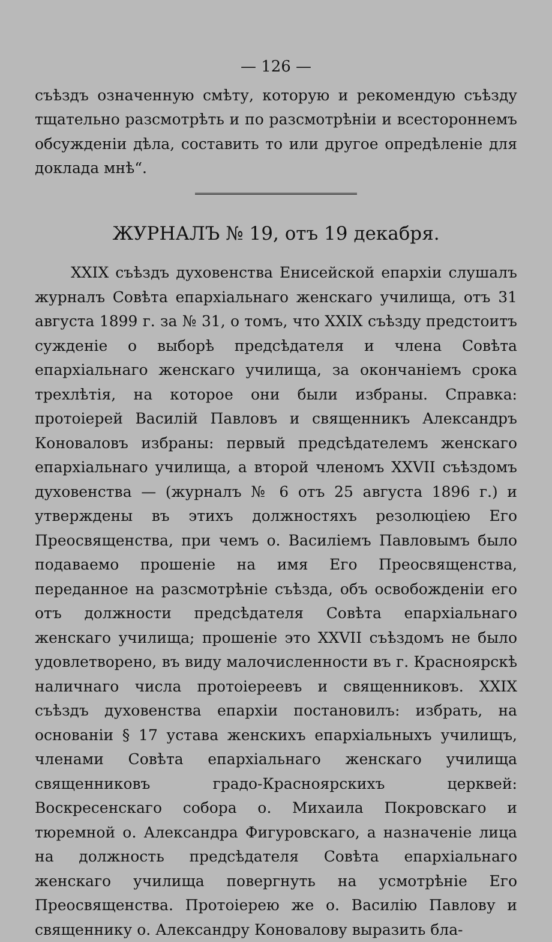— 126 —
съѣздъ означенную смѣту, которую и рекомендую съѣзду тщательно разсмотрѣть и по разсмотрѣніи и всестороннемъ обсужденіи дѣла, составить то или другое опредѣленіе для доклада мнѣ“.
ЖУРНАЛЪ № 19, отъ 19 декабря.
XXIX съѣздъ духовенства Енисейской епархіи слушалъ журналъ Совѣта епархіальнаго женскаго училища, отъ 31 августа 1899 г. за № 31, о томъ, что XXIX съѣзду предстоитъ сужденіе о выборѣ предсѣдателя и члена Совѣта епархіальнаго женскаго училища, за окончаніемъ срока трехлѣтія, на которое они были избраны. Справка: протоіерей Василій Павловъ и священникъ Александръ Коноваловъ избраны: первый предсѣдателемъ женскаго епархіальнаго училища, а второй членомъ XXVII съѣздомъ духовенства — (журналъ № 6 отъ 25 августа 1896 г.) и утверждены въ этихъ должностяхъ резолюцiею Его Преосвященства, при чемъ о. Василіемъ Павловымъ было подаваемо прошеніе на имя Его Преосвященства, переданное на разсмотрѣніе съѣзда, объ освобожденіи его отъ должности предсѣдателя Совѣта епархіальнаго женскаго училища; прошеніе это XXVII съѣздомъ не было удовлетворено, въ виду малочисленности въ г. Красноярскѣ наличнаго числа протоіереевъ и священниковъ. XXIX съѣздъ духовенства епархіи постановилъ: избрать, на основаніи § 17 устава женскихъ епархіальныхъ училищъ, членами Совѣта епархіальнаго женскаго училища священниковъ градо-Красноярскихъ церквей: Воскресенскаго собора о. Михаила Покровскаго и тюремной о. Александра Фигуровскаго, а назначеніе лица на должность предсѣдателя Совѣта епархіальнаго женскаго училища повергнуть на усмотрѣніе Его Преосвященства. Протоіерею же о. Василію Павлову и священнику о. Александру Коновалову выразить бла-